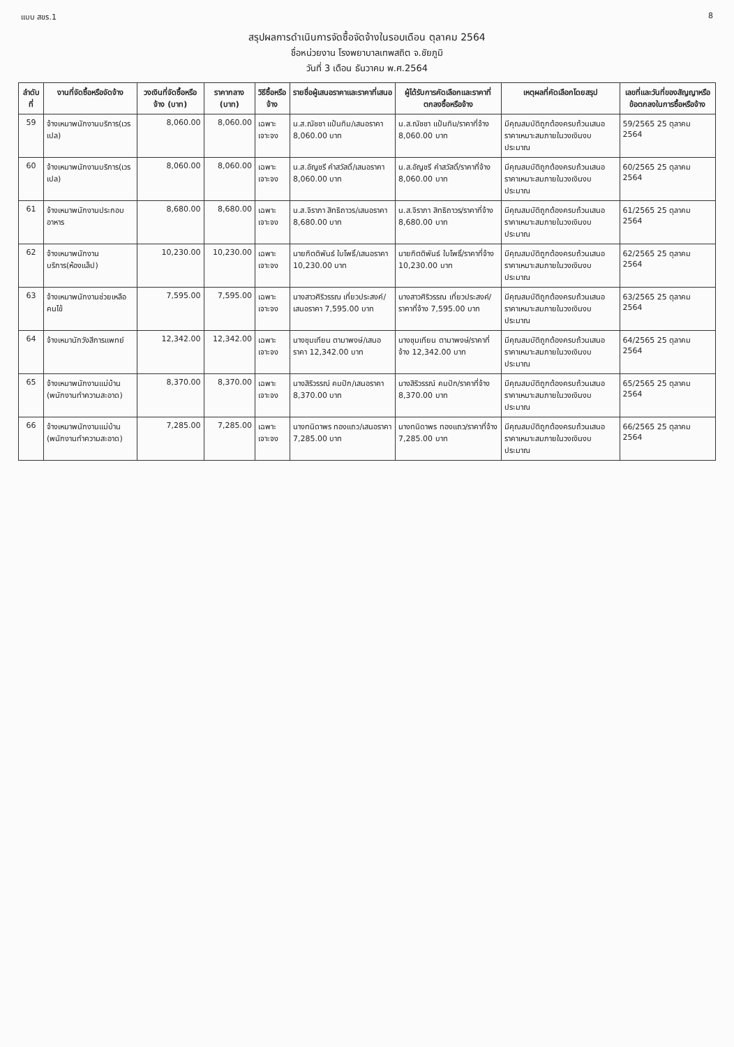แบบ สขร.1 8
สรุปผลการดำเนินการจัดซื้อจัดจ้างในรอบเดือน ตุลาคม 2564
ชื่อหน่วยงาน โรงพยาบาลเทพสถิต จ.ชัยภูมิ
วันที่ 3 เดือน ธันวาคม พ.ศ.2564
| ลำดับที่ | งานที่จัดซื้อหรือจัดจ้าง | วงเงินที่จัดซื้อหรือจ้าง (บาท) | ราคากลาง (บาท) | วิธีซื้อหรือจ้าง | รายชื่อผู้เสนอราคาและราคาที่เสนอ | ผู้ได้รับการคัดเลือกและราคาที่ตกลงซื้อหรือจ้าง | เหตุผลที่คัดเลือกโดยสรุป | เลขที่และวันที่ของสัญญาหรือข้อตกลงในการซื้อหรือจ้าง |
| --- | --- | --- | --- | --- | --- | --- | --- | --- |
| 59 | จ้างเหมาพนักงานบริการ(เวรเปล) | 8,060.00 | 8,060.00 | เฉพาะเจาะจง | น.ส.ณัชชา แป้นทิม/เสนอราคา 8,060.00 บาท | น.ส.ณัชชา แป้นทิม/ราคาที่จ้าง 8,060.00 บาท | มีคุณสมบัติถูกต้องครบถ้วนเสนอราคาเหมาะสมภายในวงเงินงบประมาณ | 59/2565 25 ตุลาคม 2564 |
| 60 | จ้างเหมาพนักงานบริการ(เวรเปล) | 8,060.00 | 8,060.00 | เฉพาะเจาะจง | น.ส.อัญชรี คำสวัสดิ์/เสนอราคา 8,060.00 บาท | น.ส.อัญชรี คำสวัสดิ์/ราคาที่จ้าง 8,060.00 บาท | มีคุณสมบัติถูกต้องครบถ้วนเสนอราคาเหมาะสมภายในวงเงินงบประมาณ | 60/2565 25 ตุลาคม 2564 |
| 61 | จ้างเหมาพนักงานประกอบอาหาร | 8,680.00 | 8,680.00 | เฉพาะเจาะจง | น.ส.จิราภา สิทธิถาวร/เสนอราคา 8,680.00 บาท | น.ส.จิราภา สิทธิถาวร/ราคาที่จ้าง 8,680.00 บาท | มีคุณสมบัติถูกต้องครบถ้วนเสนอราคาเหมาะสมภายในวงเงินงบประมาณ | 61/2565 25 ตุลาคม 2564 |
| 62 | จ้างเหมาพนักงานบริการ(ห้องแล็ป) | 10,230.00 | 10,230.00 | เฉพาะเจาะจง | นายกิตติพันธ์ ใบโพธิ์/เสนอราคา 10,230.00 บาท | นายกิตติพันธ์ ใบโพธิ์/ราคาที่จ้าง 10,230.00 บาท | มีคุณสมบัติถูกต้องครบถ้วนเสนอราคาเหมาะสมภายในวงเงินงบประมาณ | 62/2565 25 ตุลาคม 2564 |
| 63 | จ้างเหมาพนักงานช่วยเหลือคนไข้ | 7,595.00 | 7,595.00 | เฉพาะเจาะจง | นางสาวศิริวรรณ เที่ยวประสงค์/เสนอราคา 7,595.00 บาท | นางสาวศิริวรรณ เที่ยวประสงค์/ราคาที่จ้าง 7,595.00 บาท | มีคุณสมบัติถูกต้องครบถ้วนเสนอราคาเหมาะสมภายในวงเงินงบประมาณ | 63/2565 25 ตุลาคม 2564 |
| 64 | จ้างเหมานักวังสีการแพทย์ | 12,342.00 | 12,342.00 | เฉพาะเจาะจง | นางชุมเทียน ตามาพงษ์/เสนอราคา 12,342.00 บาท | นางชุมเทียน ตามาพงษ์/ราคาที่จ้าง 12,342.00 บาท | มีคุณสมบัติถูกต้องครบถ้วนเสนอราคาเหมาะสมภายในวงเงินงบประมาณ | 64/2565 25 ตุลาคม 2564 |
| 65 | จ้างเหมาพนักงานแม่บ้าน (พนักงานทำความสะอาด) | 8,370.00 | 8,370.00 | เฉพาะเจาะจง | นางสิริวรรณ์ คมปัก/เสนอราคา 8,370.00 บาท | นางสิริวรรณ์ คมปัก/ราคาที่จ้าง 8,370.00 บาท | มีคุณสมบัติถูกต้องครบถ้วนเสนอราคาเหมาะสมภายในวงเงินงบประมาณ | 65/2565 25 ตุลาคม 2564 |
| 66 | จ้างเหมาพนักงานแม่บ้าน (พนักงานทำความสะอาด) | 7,285.00 | 7,285.00 | เฉพาะเจาะจง | นางทนิดาพร ทองแถว/เสนอราคา 7,285.00 บาท | นางทนิดาพร ทองแถว/ราคาที่จ้าง 7,285.00 บาท | มีคุณสมบัติถูกต้องครบถ้วนเสนอราคาเหมาะสมภายในวงเงินงบประมาณ | 66/2565 25 ตุลาคม 2564 |